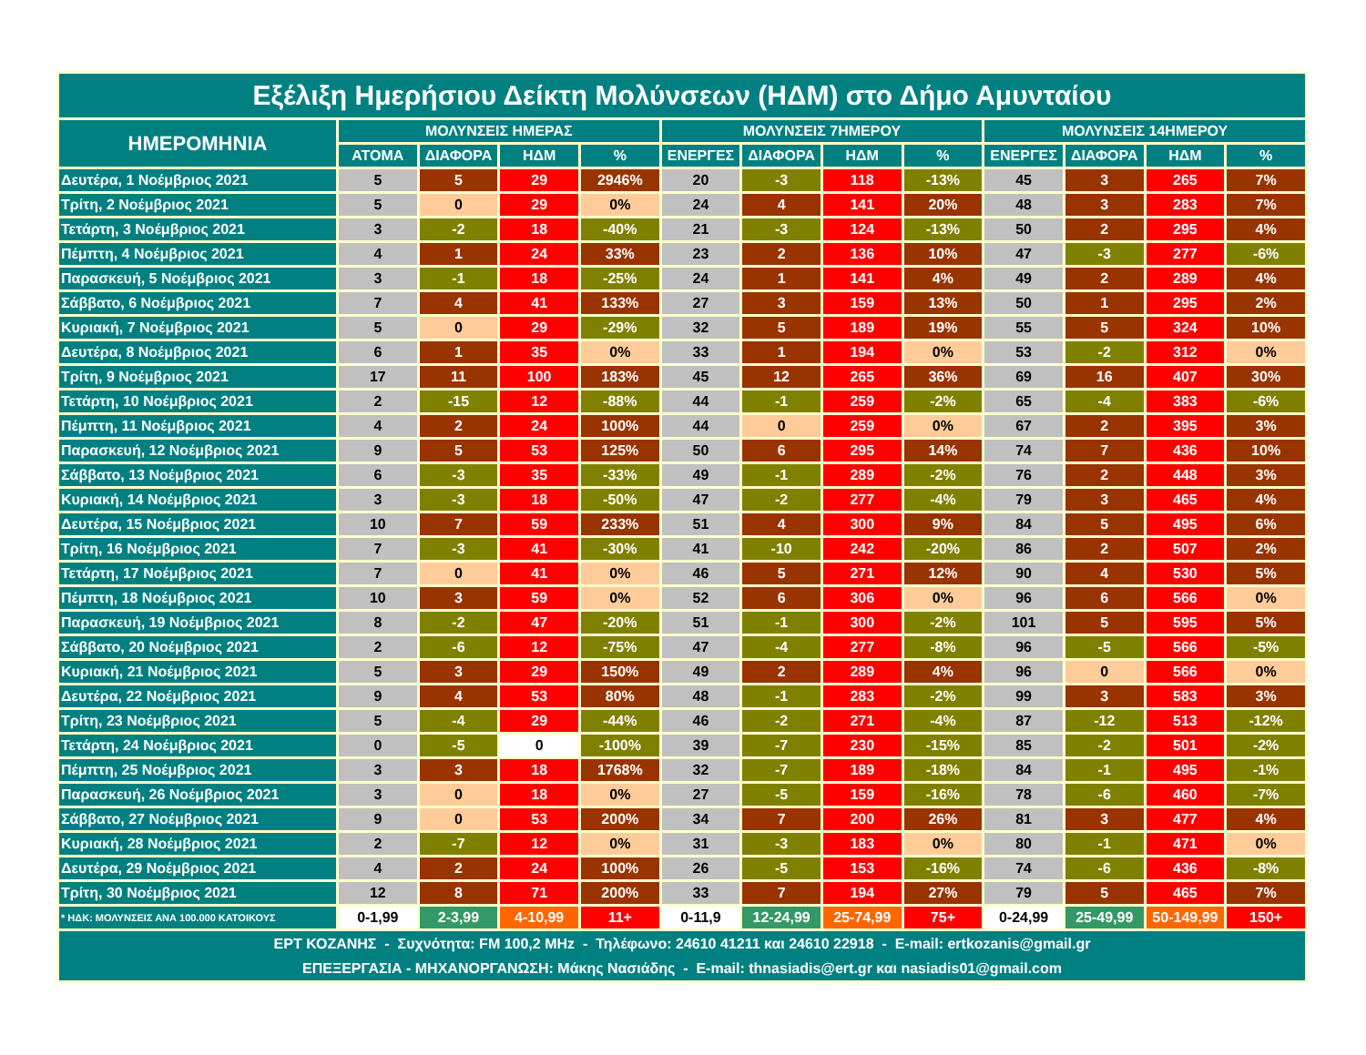| Εξέλιξη Ημερήσιου Δείκτη Μολύνσεων (ΗΔΜ) στο Δήμο Αμυνταίου | | | | | | | | | | | | |
| --- | --- | --- | --- | --- | --- | --- | --- | --- | --- | --- | --- | --- |
| ΗΜΕΡΟΜΗΝΙΑ | ΜΟΛΥΝΣΕΙΣ ΗΜΕΡΑΣ | | | | ΜΟΛΥΝΣΕΙΣ 7ΗΜΕΡΟΥ | | | | ΜΟΛΥΝΣΕΙΣ 14ΗΜΕΡΟΥ | | | |
| | ΑΤΟΜΑ | ΔΙΑΦΟΡΑ | ΗΔΜ | % | ΕΝΕΡΓΕΣ | ΔΙΑΦΟΡΑ | ΗΔΜ | % | ΕΝΕΡΓΕΣ | ΔΙΑΦΟΡΑ | ΗΔΜ | % |
| Δευτέρα, 1 Νοέμβριος 2021 | 5 | 5 | 29 | 2946% | 20 | -3 | 118 | -13% | 45 | 3 | 265 | 7% |
| Τρίτη, 2 Νοέμβριος 2021 | 5 | 0 | 29 | 0% | 24 | 4 | 141 | 20% | 48 | 3 | 283 | 7% |
| Τετάρτη, 3 Νοέμβριος 2021 | 3 | -2 | 18 | -40% | 21 | -3 | 124 | -13% | 50 | 2 | 295 | 4% |
| Πέμπτη, 4 Νοέμβριος 2021 | 4 | 1 | 24 | 33% | 23 | 2 | 136 | 10% | 47 | -3 | 277 | -6% |
| Παρασκευή, 5 Νοέμβριος 2021 | 3 | -1 | 18 | -25% | 24 | 1 | 141 | 4% | 49 | 2 | 289 | 4% |
| Σάββατο, 6 Νοέμβριος 2021 | 7 | 4 | 41 | 133% | 27 | 3 | 159 | 13% | 50 | 1 | 295 | 2% |
| Κυριακή, 7 Νοέμβριος 2021 | 5 | 0 | 29 | -29% | 32 | 5 | 189 | 19% | 55 | 5 | 324 | 10% |
| Δευτέρα, 8 Νοέμβριος 2021 | 6 | 1 | 35 | 0% | 33 | 1 | 194 | 0% | 53 | -2 | 312 | 0% |
| Τρίτη, 9 Νοέμβριος 2021 | 17 | 11 | 100 | 183% | 45 | 12 | 265 | 36% | 69 | 16 | 407 | 30% |
| Τετάρτη, 10 Νοέμβριος 2021 | 2 | -15 | 12 | -88% | 44 | -1 | 259 | -2% | 65 | -4 | 383 | -6% |
| Πέμπτη, 11 Νοέμβριος 2021 | 4 | 2 | 24 | 100% | 44 | 0 | 259 | 0% | 67 | 2 | 395 | 3% |
| Παρασκευή, 12 Νοέμβριος 2021 | 9 | 5 | 53 | 125% | 50 | 6 | 295 | 14% | 74 | 7 | 436 | 10% |
| Σάββατο, 13 Νοέμβριος 2021 | 6 | -3 | 35 | -33% | 49 | -1 | 289 | -2% | 76 | 2 | 448 | 3% |
| Κυριακή, 14 Νοέμβριος 2021 | 3 | -3 | 18 | -50% | 47 | -2 | 277 | -4% | 79 | 3 | 465 | 4% |
| Δευτέρα, 15 Νοέμβριος 2021 | 10 | 7 | 59 | 233% | 51 | 4 | 300 | 9% | 84 | 5 | 495 | 6% |
| Τρίτη, 16 Νοέμβριος 2021 | 7 | -3 | 41 | -30% | 41 | -10 | 242 | -20% | 86 | 2 | 507 | 2% |
| Τετάρτη, 17 Νοέμβριος 2021 | 7 | 0 | 41 | 0% | 46 | 5 | 271 | 12% | 90 | 4 | 530 | 5% |
| Πέμπτη, 18 Νοέμβριος 2021 | 10 | 3 | 59 | 0% | 52 | 6 | 306 | 0% | 96 | 6 | 566 | 0% |
| Παρασκευή, 19 Νοέμβριος 2021 | 8 | -2 | 47 | -20% | 51 | -1 | 300 | -2% | 101 | 5 | 595 | 5% |
| Σάββατο, 20 Νοέμβριος 2021 | 2 | -6 | 12 | -75% | 47 | -4 | 277 | -8% | 96 | -5 | 566 | -5% |
| Κυριακή, 21 Νοέμβριος 2021 | 5 | 3 | 29 | 150% | 49 | 2 | 289 | 4% | 96 | 0 | 566 | 0% |
| Δευτέρα, 22 Νοέμβριος 2021 | 9 | 4 | 53 | 80% | 48 | -1 | 283 | -2% | 99 | 3 | 583 | 3% |
| Τρίτη, 23 Νοέμβριος 2021 | 5 | -4 | 29 | -44% | 46 | -2 | 271 | -4% | 87 | -12 | 513 | -12% |
| Τετάρτη, 24 Νοέμβριος 2021 | 0 | -5 | 0 | -100% | 39 | -7 | 230 | -15% | 85 | -2 | 501 | -2% |
| Πέμπτη, 25 Νοέμβριος 2021 | 3 | 3 | 18 | 1768% | 32 | -7 | 189 | -18% | 84 | -1 | 495 | -1% |
| Παρασκευή, 26 Νοέμβριος 2021 | 3 | 0 | 18 | 0% | 27 | -5 | 159 | -16% | 78 | -6 | 460 | -7% |
| Σάββατο, 27 Νοέμβριος 2021 | 9 | 0 | 53 | 200% | 34 | 7 | 200 | 26% | 81 | 3 | 477 | 4% |
| Κυριακή, 28 Νοέμβριος 2021 | 2 | -7 | 12 | 0% | 31 | -3 | 183 | 0% | 80 | -1 | 471 | 0% |
| Δευτέρα, 29 Νοέμβριος 2021 | 4 | 2 | 24 | 100% | 26 | -5 | 153 | -16% | 74 | -6 | 436 | -8% |
| Τρίτη, 30 Νοέμβριος 2021 | 12 | 8 | 71 | 200% | 33 | 7 | 194 | 27% | 79 | 5 | 465 | 7% |
| * ΗΔΚ: ΜΟΛΥΝΣΕΙΣ ΑΝΑ 100.000 ΚΑΤΟΙΚΟΥΣ | 0-1,99 | 2-3,99 | 4-10,99 | 11+ | 0-11,9 | 12-24,99 | 25-74,99 | 75+ | 0-24,99 | 25-49,99 | 50-149,99 | 150+ |
| ΕΡΤ ΚΟΖΑΝΗΣ - Συχνότητα: FM 100,2 MHz - Τηλέφωνο: 24610 41211 και 24610 22918 - E-mail: ertkozanis@gmail.gr ΕΠΕΞΕΡΓΑΣΙΑ - ΜΗΧΑΝΟΡΓΑΝΩΣΗ: Μάκης Νασιάδης - E-mail: thnasiadis@ert.gr και nasiadis01@gmail.com | | | | | | | | | | | | |